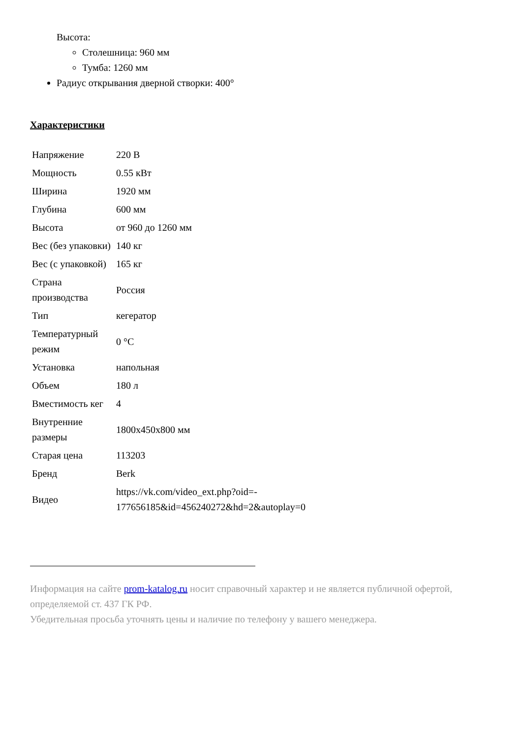Высота:
Столешница: 960 мм
Тумба: 1260 мм
Радиус открывания дверной створки: 400°
Характеристики
| Напряжение | 220 В |
| Мощность | 0.55 кВт |
| Ширина | 1920 мм |
| Глубина | 600 мм |
| Высота | от 960 до 1260 мм |
| Вес (без упаковки) | 140 кг |
| Вес (с упаковкой) | 165 кг |
| Страна производства | Россия |
| Тип | кегератор |
| Температурный режим | 0 °C |
| Установка | напольная |
| Объем | 180 л |
| Вместимость кег | 4 |
| Внутренние размеры | 1800x450x800 мм |
| Старая цена | 113203 |
| Бренд | Berk |
| Видео | https://vk.com/video_ext.php?oid=- 177656185&id=456240272&hd=2&autoplay=0 |
Информация на сайте prom-katalog.ru носит справочный характер и не является публичной офертой, определяемой ст. 437 ГК РФ.
Убедительная просьба уточнять цены и наличие по телефону у вашего менеджера.